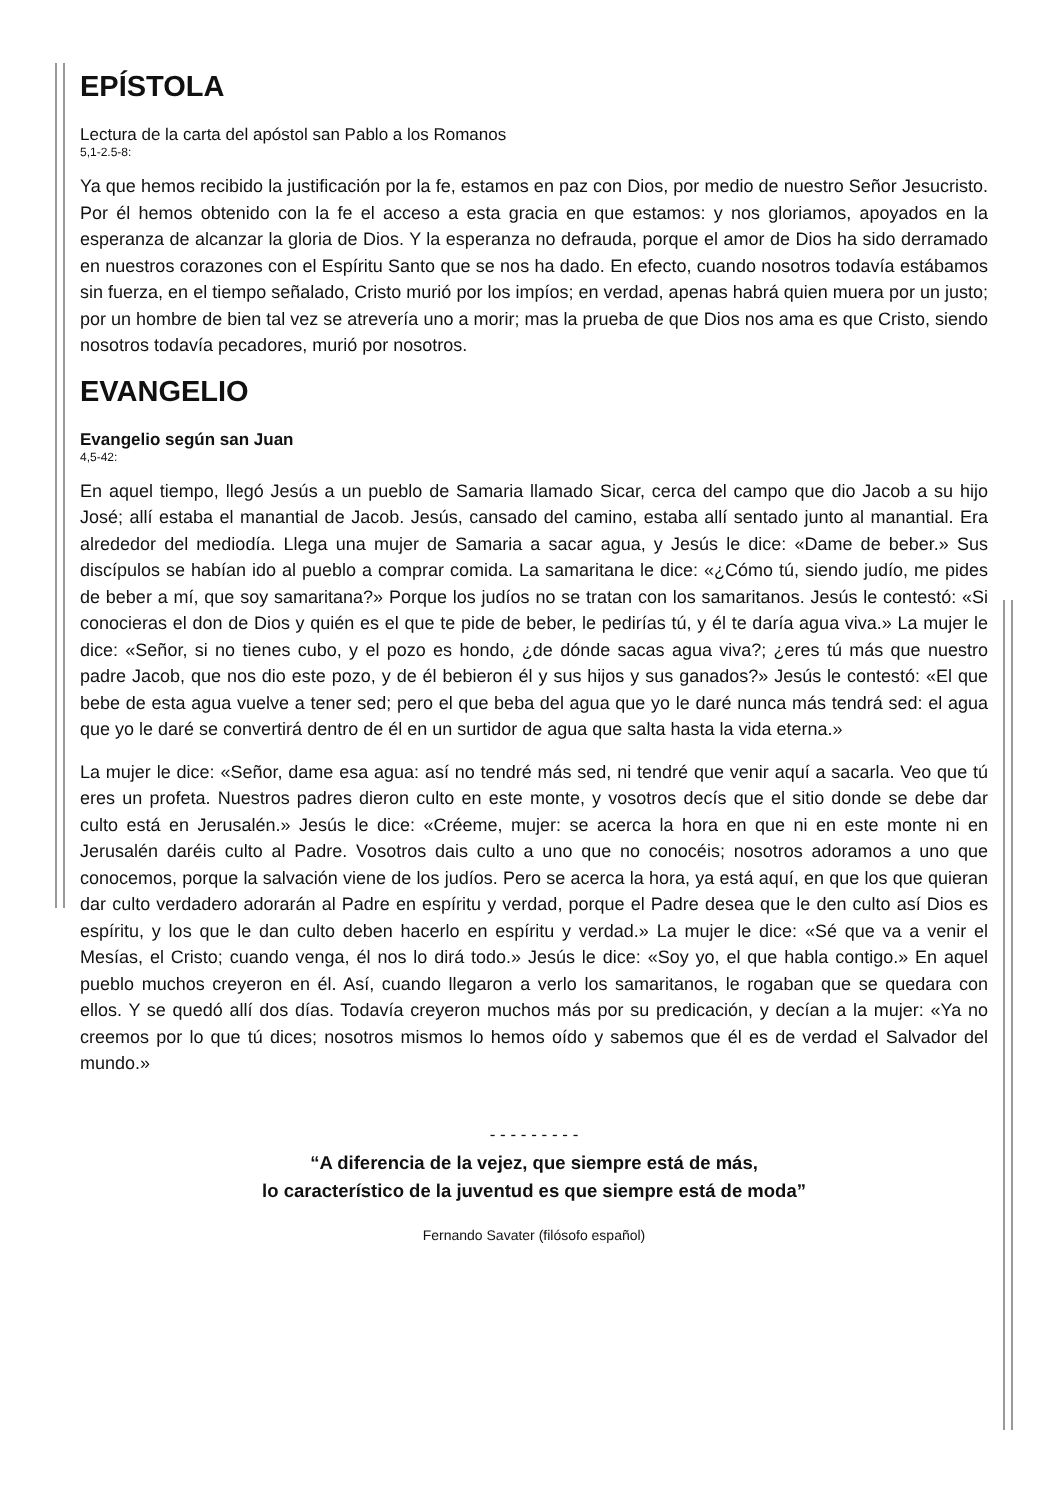EPÍSTOLA
Lectura de la carta del apóstol san Pablo a los Romanos
5,1-2.5-8:
Ya que hemos recibido la justificación por la fe, estamos en paz con Dios, por medio de nuestro Señor Jesucristo. Por él hemos obtenido con la fe el acceso a esta gracia en que estamos: y nos gloriamos, apoyados en la esperanza de alcanzar la gloria de Dios. Y la esperanza no defrauda, porque el amor de Dios ha sido derramado en nuestros corazones con el Espíritu Santo que se nos ha dado. En efecto, cuando nosotros todavía estábamos sin fuerza, en el tiempo señalado, Cristo murió por los impíos; en verdad, apenas habrá quien muera por un justo; por un hombre de bien tal vez se atrevería uno a morir; mas la prueba de que Dios nos ama es que Cristo, siendo nosotros todavía pecadores, murió por nosotros.
EVANGELIO
Evangelio según san Juan
4,5-42:
En aquel tiempo, llegó Jesús a un pueblo de Samaria llamado Sicar, cerca del campo que dio Jacob a su hijo José; allí estaba el manantial de Jacob. Jesús, cansado del camino, estaba allí sentado junto al manantial. Era alrededor del mediodía. Llega una mujer de Samaria a sacar agua, y Jesús le dice: «Dame de beber.» Sus discípulos se habían ido al pueblo a comprar comida. La samaritana le dice: «¿Cómo tú, siendo judío, me pides de beber a mí, que soy samaritana?» Porque los judíos no se tratan con los samaritanos. Jesús le contestó: «Si conocieras el don de Dios y quién es el que te pide de beber, le pedirías tú, y él te daría agua viva.» La mujer le dice: «Señor, si no tienes cubo, y el pozo es hondo, ¿de dónde sacas agua viva?; ¿eres tú más que nuestro padre Jacob, que nos dio este pozo, y de él bebieron él y sus hijos y sus ganados?» Jesús le contestó: «El que bebe de esta agua vuelve a tener sed; pero el que beba del agua que yo le daré nunca más tendrá sed: el agua que yo le daré se convertirá dentro de él en un surtidor de agua que salta hasta la vida eterna.»
La mujer le dice: «Señor, dame esa agua: así no tendré más sed, ni tendré que venir aquí a sacarla. Veo que tú eres un profeta. Nuestros padres dieron culto en este monte, y vosotros decís que el sitio donde se debe dar culto está en Jerusalén.» Jesús le dice: «Créeme, mujer: se acerca la hora en que ni en este monte ni en Jerusalén daréis culto al Padre. Vosotros dais culto a uno que no conocéis; nosotros adoramos a uno que conocemos, porque la salvación viene de los judíos. Pero se acerca la hora, ya está aquí, en que los que quieran dar culto verdadero adorarán al Padre en espíritu y verdad, porque el Padre desea que le den culto así Dios es espíritu, y los que le dan culto deben hacerlo en espíritu y verdad.» La mujer le dice: «Sé que va a venir el Mesías, el Cristo; cuando venga, él nos lo dirá todo.» Jesús le dice: «Soy yo, el que habla contigo.» En aquel pueblo muchos creyeron en él. Así, cuando llegaron a verlo los samaritanos, le rogaban que se quedara con ellos. Y se quedó allí dos días. Todavía creyeron muchos más por su predicación, y decían a la mujer: «Ya no creemos por lo que tú dices; nosotros mismos lo hemos oído y sabemos que él es de verdad el Salvador del mundo.»
- - - - - - - - -
“A diferencia de la vejez, que siempre está de más,
lo característico de la juventud es que siempre está de moda”
Fernando Savater (filósofo español)